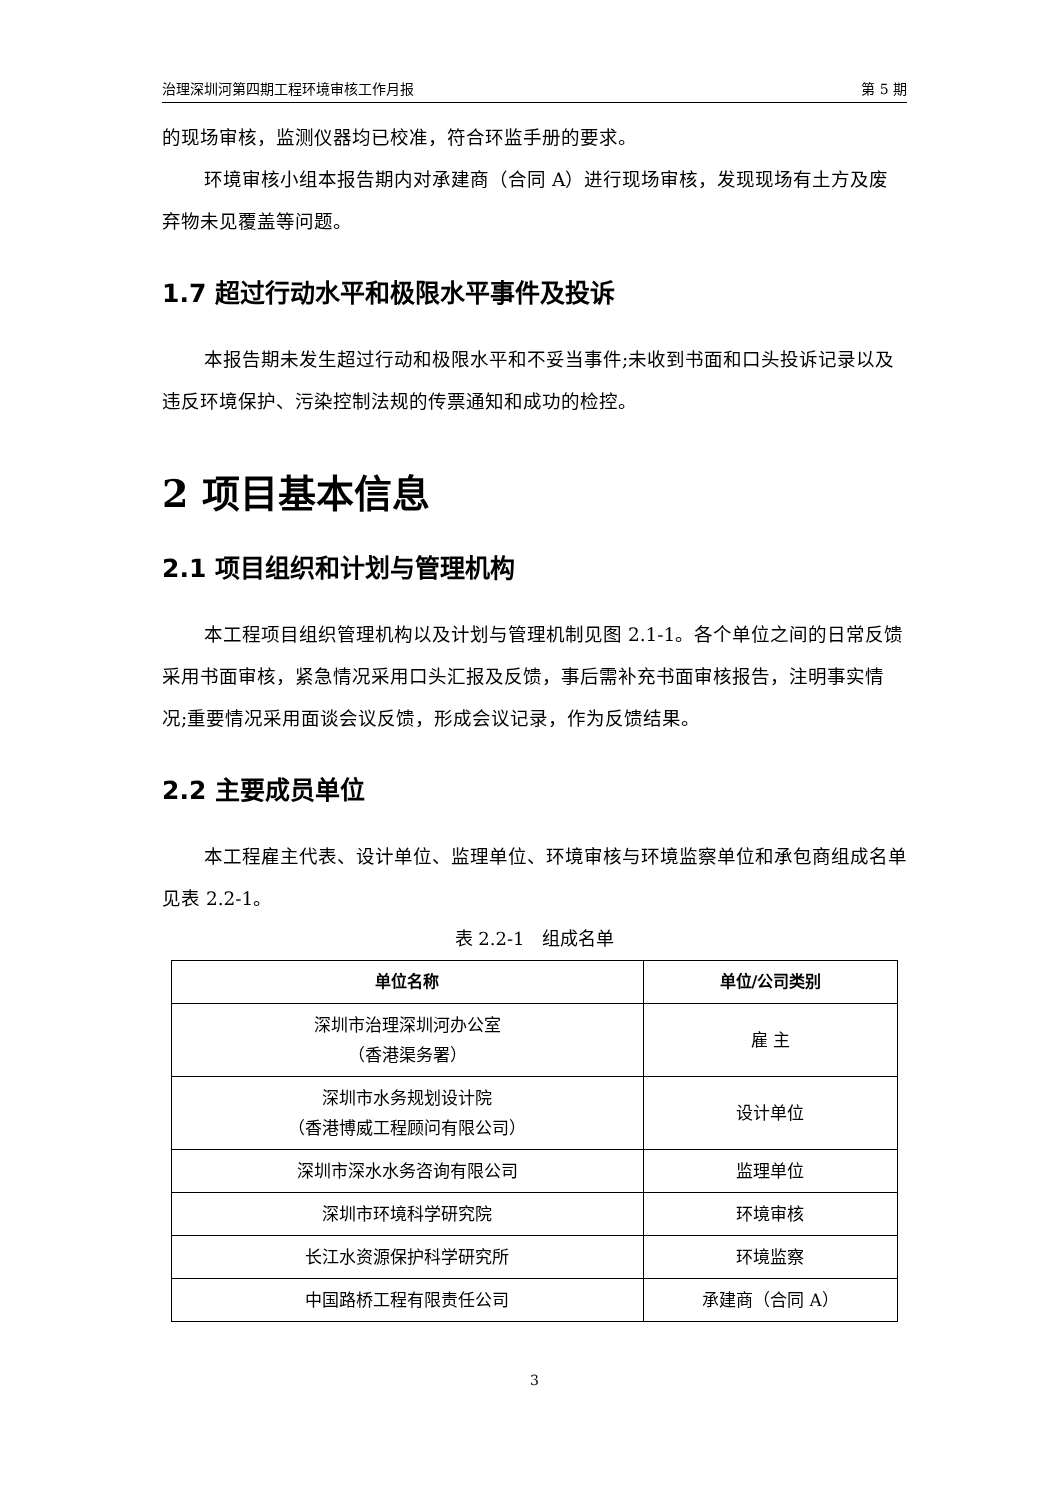治理深圳河第四期工程环境审核工作月报 第 5 期
的现场审核，监测仪器均已校准，符合环监手册的要求。
环境审核小组本报告期内对承建商（合同 A）进行现场审核，发现现场有土方及废弃物未见覆盖等问题。
1.7 超过行动水平和极限水平事件及投诉
本报告期未发生超过行动和极限水平和不妥当事件;未收到书面和口头投诉记录以及违反环境保护、污染控制法规的传票通知和成功的检控。
2 项目基本信息
2.1 项目组织和计划与管理机构
本工程项目组织管理机构以及计划与管理机制见图 2.1-1。各个单位之间的日常反馈采用书面审核，紧急情况采用口头汇报及反馈，事后需补充书面审核报告，注明事实情况;重要情况采用面谈会议反馈，形成会议记录，作为反馈结果。
2.2 主要成员单位
本工程雇主代表、设计单位、监理单位、环境审核与环境监察单位和承包商组成名单见表 2.2-1。
表 2.2-1　组成名单
| 单位名称 | 单位/公司类别 |
| --- | --- |
| 深圳市治理深圳河办公室 （香港渠务署） | 雇 主 |
| 深圳市水务规划设计院 （香港博威工程顾问有限公司） | 设计单位 |
| 深圳市深水水务咨询有限公司 | 监理单位 |
| 深圳市环境科学研究院 | 环境审核 |
| 长江水资源保护科学研究所 | 环境监察 |
| 中国路桥工程有限责任公司 | 承建商（合同 A） |
3